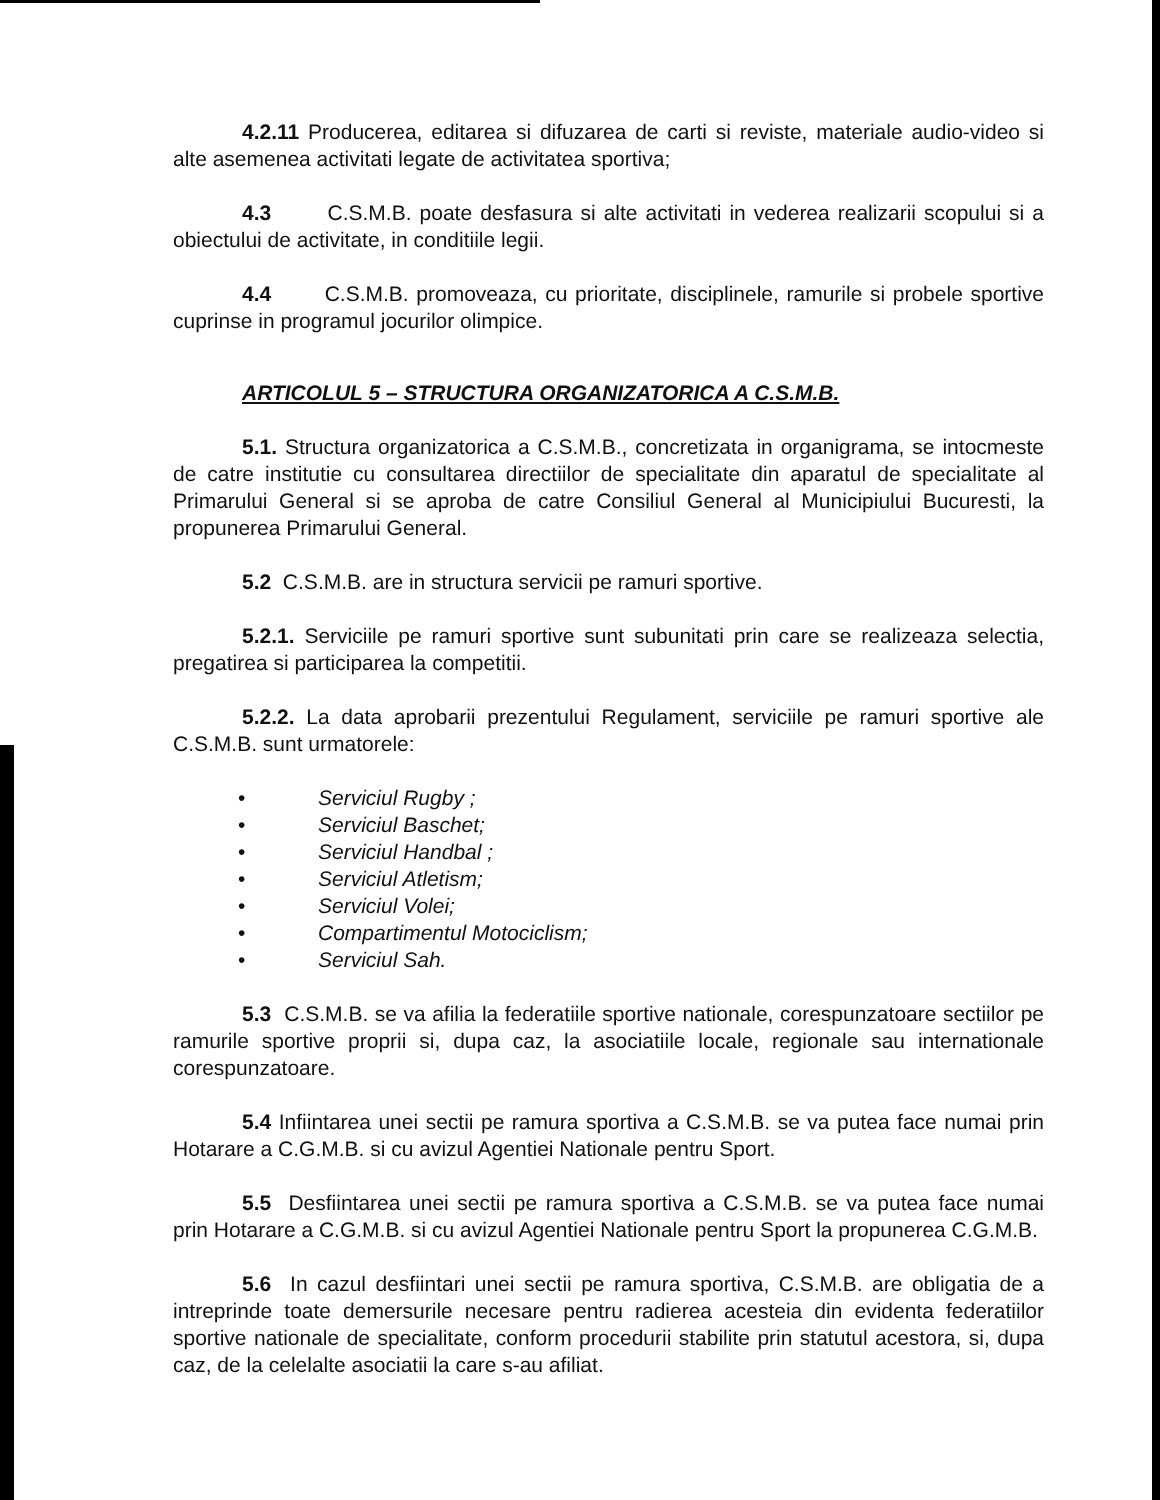4.2.11 Producerea, editarea si difuzarea de carti si reviste, materiale audio-video si alte asemenea activitati legate de activitatea sportiva;
4.3 C.S.M.B. poate desfasura si alte activitati in vederea realizarii scopului si a obiectului de activitate, in conditiile legii.
4.4 C.S.M.B. promoveaza, cu prioritate, disciplinele, ramurile si probele sportive cuprinse in programul jocurilor olimpice.
ARTICOLUL 5 – STRUCTURA ORGANIZATORICA A C.S.M.B.
5.1. Structura organizatorica a C.S.M.B., concretizata in organigrama, se intocmeste de catre institutie cu consultarea directiilor de specialitate din aparatul de specialitate al Primarului General si se aproba de catre Consiliul General al Municipiului Bucuresti, la propunerea Primarului General.
5.2 C.S.M.B. are in structura servicii pe ramuri sportive.
5.2.1. Serviciile pe ramuri sportive sunt subunitati prin care se realizeaza selectia, pregatirea si participarea la competitii.
5.2.2. La data aprobarii prezentului Regulament, serviciile pe ramuri sportive ale C.S.M.B. sunt urmatorele:
• Serviciul Rugby ;
• Serviciul Baschet;
• Serviciul Handbal ;
• Serviciul Atletism;
• Serviciul Volei;
• Compartimentul Motociclism;
• Serviciul Sah.
5.3 C.S.M.B. se va afilia la federatiile sportive nationale, corespunzatoare sectiilor pe ramurile sportive proprii si, dupa caz, la asociatiile locale, regionale sau internationale corespunzatoare.
5.4 Infiintarea unei sectii pe ramura sportiva a C.S.M.B. se va putea face numai prin Hotarare a C.G.M.B. si cu avizul Agentiei Nationale pentru Sport.
5.5 Desfiintarea unei sectii pe ramura sportiva a C.S.M.B. se va putea face numai prin Hotarare a C.G.M.B. si cu avizul Agentiei Nationale pentru Sport la propunerea C.G.M.B.
5.6 In cazul desfiintari unei sectii pe ramura sportiva, C.S.M.B. are obligatia de a intreprinde toate demersurile necesare pentru radierea acesteia din evidenta federatiilor sportive nationale de specialitate, conform procedurii stabilite prin statutul acestora, si, dupa caz, de la celelalte asociatii la care s-au afiliat.